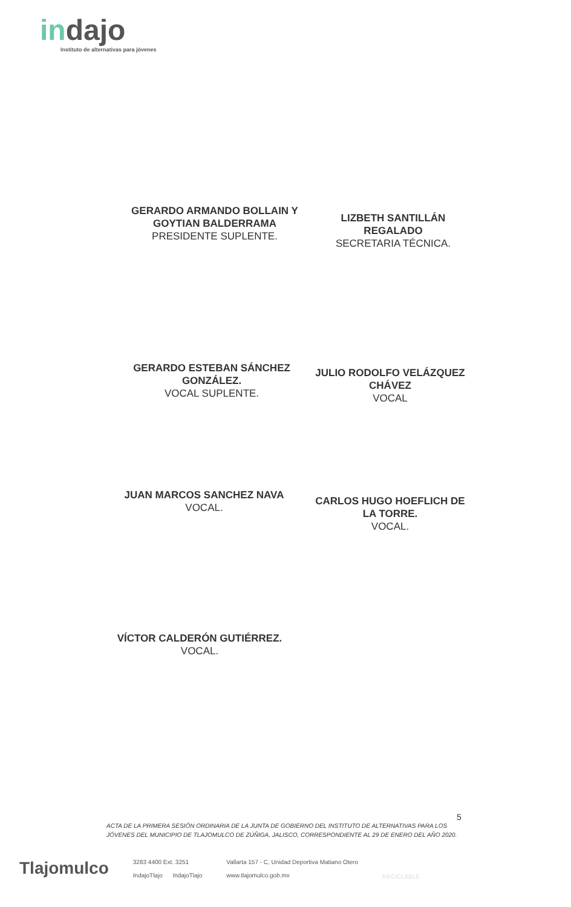indajo
Instituto de alternativas para jóvenes
GERARDO ARMANDO BOLLAIN Y GOYTIAN BALDERRAMA
PRESIDENTE SUPLENTE.
LIZBETH SANTILLÁN REGALADO
SECRETARIA TÉCNICA.
GERARDO ESTEBAN SÁNCHEZ GONZÁLEZ.
VOCAL SUPLENTE.
JULIO RODOLFO VELÁZQUEZ CHÁVEZ
VOCAL
JUAN MARCOS SANCHEZ NAVA
VOCAL.
CARLOS HUGO HOEFLICH DE LA TORRE.
VOCAL.
VÍCTOR CALDERÓN GUTIÉRREZ.
VOCAL.
5
ACTA DE LA PRIMERA SESIÓN ORDINARIA DE LA JUNTA DE GOBIERNO DEL INSTITUTO DE ALTERNATIVAS PARA LOS JÓVENES DEL MUNICIPIO DE TLAJOMULCO DE ZÚÑIGA, JALISCO, CORRESPONDIENTE AL 29 DE ENERO DEL AÑO 2020.
Tlajomulco
3283 4400 Ext. 3251
IndajoTlajo IndajoTlajo
Vallarta 157 - C, Unidad Deportiva Matiano Otero
www.tlajomulco.gob.mx
RECICLABLE